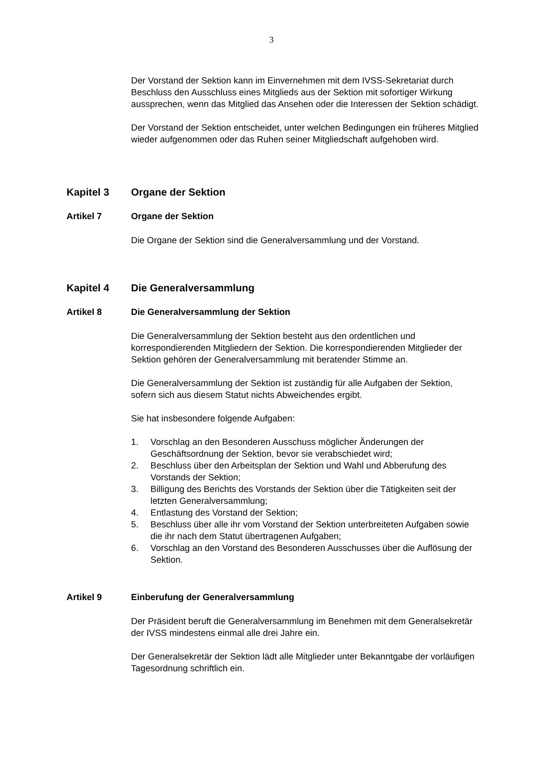3
Der Vorstand der Sektion kann im Einvernehmen mit dem IVSS-Sekretariat durch Beschluss den Ausschluss eines Mitglieds aus der Sektion mit sofortiger Wirkung aussprechen, wenn das Mitglied das Ansehen oder die Interessen der Sektion schädigt.
Der Vorstand der Sektion entscheidet, unter welchen Bedingungen ein früheres Mitglied wieder aufgenommen oder das Ruhen seiner Mitgliedschaft aufgehoben wird.
Kapitel 3 Organe der Sektion
Artikel 7 Organe der Sektion
Die Organe der Sektion sind die Generalversammlung und der Vorstand.
Kapitel 4 Die Generalversammlung
Artikel 8 Die Generalversammlung der Sektion
Die Generalversammlung der Sektion besteht aus den ordentlichen und korrespondierenden Mitgliedern der Sektion. Die korrespondierenden Mitglieder der Sektion gehören der Generalversammlung mit beratender Stimme an.
Die Generalversammlung der Sektion ist zuständig für alle Aufgaben der Sektion, sofern sich aus diesem Statut nichts Abweichendes ergibt.
Sie hat insbesondere folgende Aufgaben:
1. Vorschlag an den Besonderen Ausschuss möglicher Änderungen der Geschäftsordnung der Sektion, bevor sie verabschiedet wird;
2. Beschluss über den Arbeitsplan der Sektion und Wahl und Abberufung des Vorstands der Sektion;
3. Billigung des Berichts des Vorstands der Sektion über die Tätigkeiten seit der letzten Generalversammlung;
4. Entlastung des Vorstand der Sektion;
5. Beschluss über alle ihr vom Vorstand der Sektion unterbreiteten Aufgaben sowie die ihr nach dem Statut übertragenen Aufgaben;
6. Vorschlag an den Vorstand des Besonderen Ausschusses über die Auflösung der Sektion.
Artikel 9 Einberufung der Generalversammlung
Der Präsident beruft die Generalversammlung im Benehmen mit dem Generalsekretär der IVSS mindestens einmal alle drei Jahre ein.
Der Generalsekretär der Sektion lädt alle Mitglieder unter Bekanntgabe der vorläufigen Tagesordnung schriftlich ein.